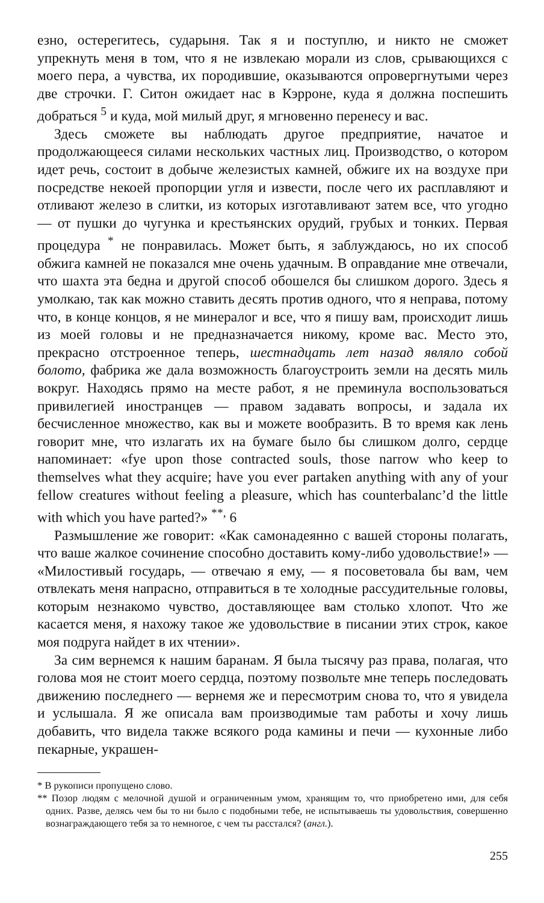езно, остерегитесь, сударыня. Так я и поступлю, и никто не сможет упрекнуть меня в том, что я не извлекаю морали из слов, срывающихся с моего пера, а чувства, их породившие, оказываются опровергнутыми через две строчки. Г. Ситон ожидает нас в Кэрроне, куда я должна поспешить добраться <sup>5</sup> и куда, мой милый друг, я мгновенно перенесу и вас.
Здесь сможете вы наблюдать другое предприятие, начатое и продолжающееся силами нескольких частных лиц. Производство, о котором идет речь, состоит в добыче железистых камней, обжиге их на воздухе при посредстве некоей пропорции угля и извести, после чего их расплавляют и отливают железо в слитки, из которых изготавливают затем все, что угодно — от пушки до чугунка и крестьянских орудий, грубых и тонких. Первая процедура <sup>*</sup> не понравилась. Может быть, я заблуждаюсь, но их способ обжига камней не показался мне очень удачным. В оправдание мне отвечали, что шахта эта бедна и другой способ обошелся бы слишком дорого. Здесь я умолкаю, так как можно ставить десять против одного, что я неправа, потому что, в конце концов, я не минералог и все, что я пишу вам, происходит лишь из моей головы и не предназначается никому, кроме вас. Место это, прекрасно отстроенное теперь, шестнадцать лет назад являло собой болото, фабрика же дала возможность благоустроить земли на десять миль вокруг. Находясь прямо на месте работ, я не преминула воспользоваться привилегией иностранцев — правом задавать вопросы, и задала их бесчисленное множество, как вы и можете вообразить. В то время как лень говорит мне, что излагать их на бумаге было бы слишком долго, сердце напоминает: «fye upon those contracted souls, those narrow who keep to themselves what they acquire; have you ever partaken anything with any of your fellow creatures without feeling a pleasure, which has counterbalanc’d the little with which you have parted?» <sup>**,</sup> 6
Размышление же говорит: «Как самонадеянно с вашей стороны полагать, что ваше жалкое сочинение способно доставить кому-либо удовольствие!» — «Милостивый государь, — отвечаю я ему, — я посоветовала бы вам, чем отвлекать меня напрасно, отправиться в те холодные рассудительные головы, которым незнакомо чувство, доставляющее вам столько хлопот. Что же касается меня, я нахожу такое же удовольствие в писании этих строк, какое моя подруга найдет в их чтении».
За сим вернемся к нашим баранам. Я была тысячу раз права, полагая, что голова моя не стоит моего сердца, поэтому позвольте мне теперь последовать движению последнего — вернемя же и пересмотрим снова то, что я увидела и услышала. Я же описала вам производимые там работы и хочу лишь добавить, что видела также всякого рода камины и печи — кухонные либо пекарные, украшен-
* В рукописи пропущено слово.
** Позор людям с мелочной душой и ограниченным умом, хранящим то, что приобретено ими, для себя одних. Разве, делясь чем бы то ни было с подобными тебе, не испытываешь ты удовольствия, совершенно вознаграждающего тебя за то немногое, с чем ты расстался? (англ.).
255